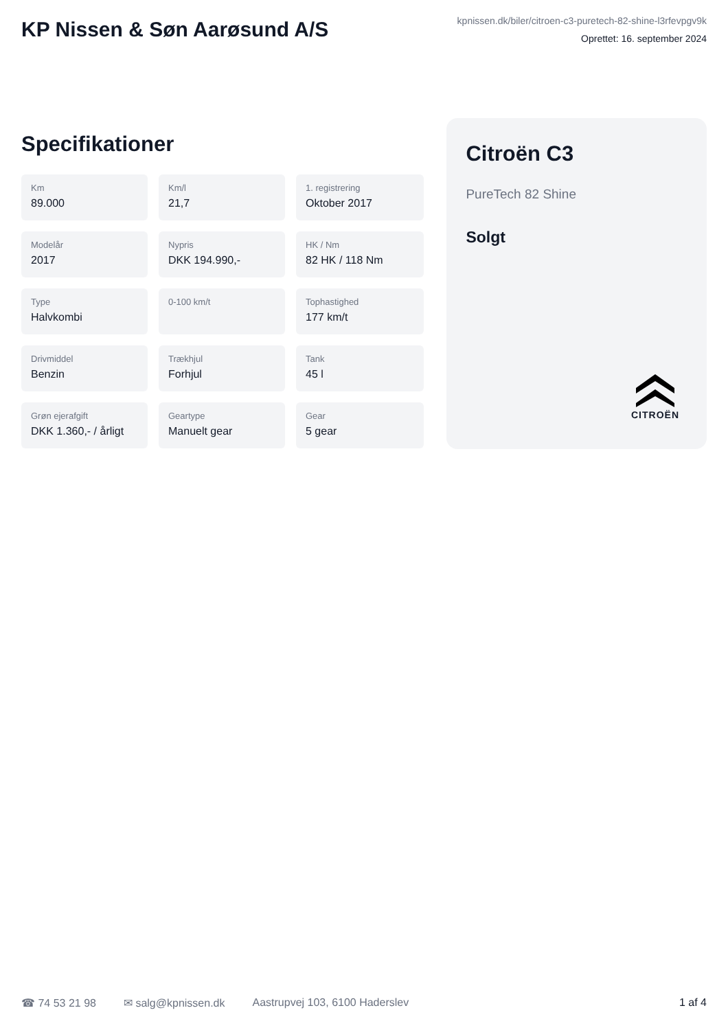KP Nissen & Søn Aarøsund A/S
kpnissen.dk/biler/citroen-c3-puretech-82-shine-l3rfevpgv9k
Oprettet: 16. september 2024
Specifikationer
Km
89.000
Km/l
21,7
1. registrering
Oktober 2017
Modelår
2017
Nypris
DKK 194.990,-
HK / Nm
82 HK / 118 Nm
Type
Halvkombi
0-100 km/t
Tophastighed
177 km/t
Drivmiddel
Benzin
Trækhjul
Forhjul
Tank
45 l
Grøn ejerafgift
DKK 1.360,- / årligt
Geartype
Manuelt gear
Gear
5 gear
Citroën C3
PureTech 82 Shine
Solgt
CITROËN
☎ 74 53 21 98 ✉ salg@kpnissen.dk Aastrupvej 103, 6100 Haderslev 1 af 4